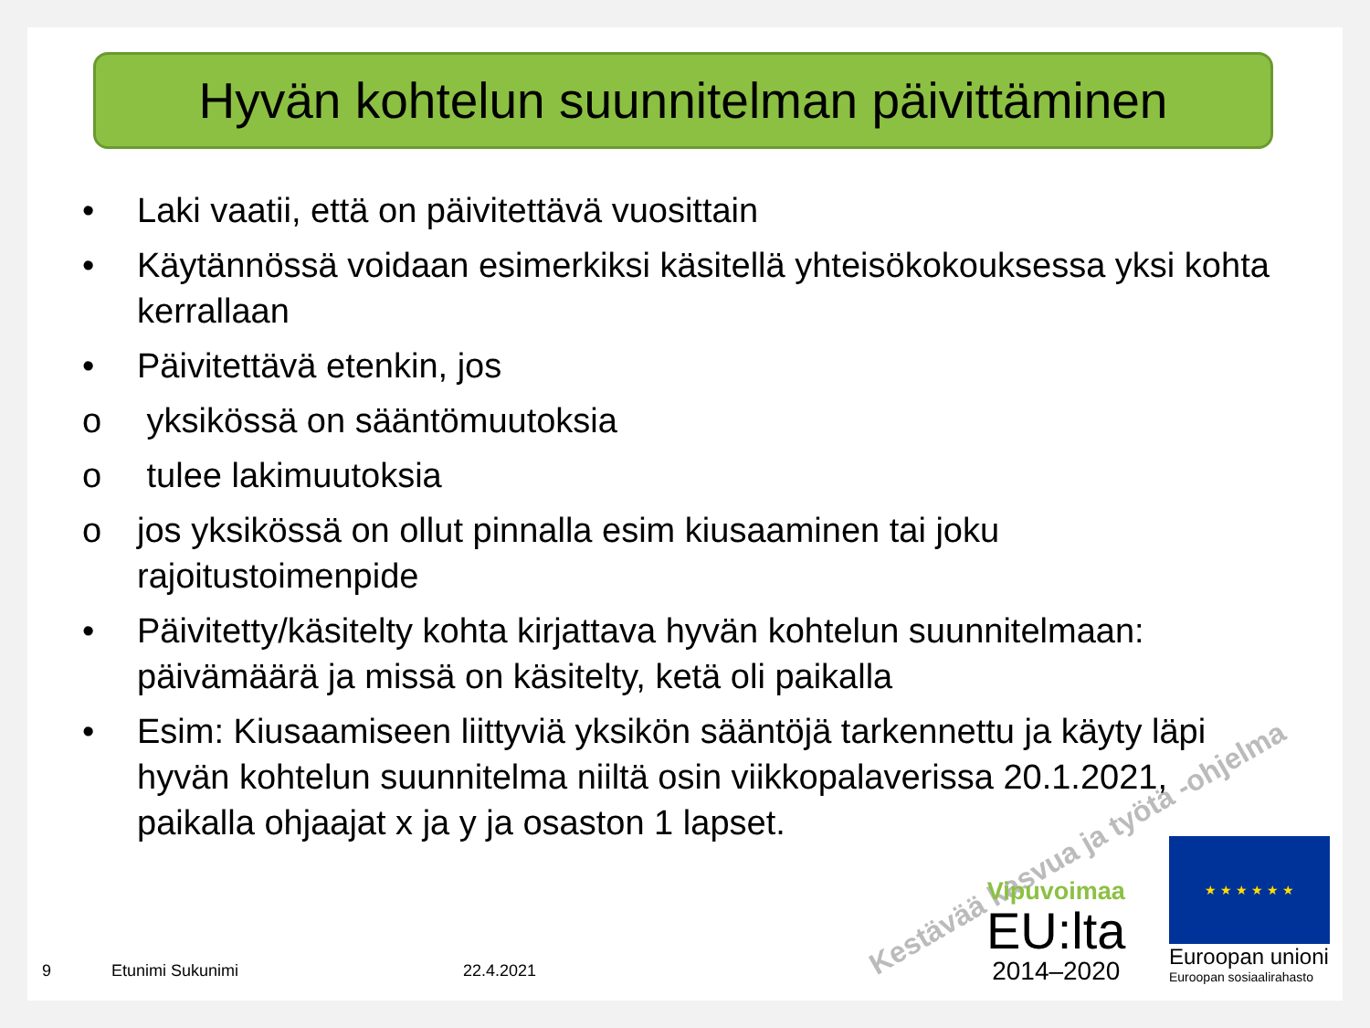Kestävää kasvua ja työtä -ohjelma
Hyvän kohtelun suunnitelman päivittäminen
• Laki vaatii, että on päivitettävä vuosittain
• Käytännössä voidaan esimerkiksi käsitellä yhteisökokouksessa yksi kohta kerrallaan
• Päivitettävä etenkin, jos
o yksikössä on sääntömuutoksia
o tulee lakimuutoksia
o jos yksikössä on ollut pinnalla esim kiusaaminen tai joku rajoitustoimenpide
• Päivitetty/käsitelty kohta kirjattava hyvän kohtelun suunnitelmaan: päivämäärä ja missä on käsitelty, ketä oli paikalla
• Esim: Kiusaamiseen liittyviä yksikön sääntöjä tarkennettu ja käyty läpi hyvän kohtelun suunnitelma niiltä osin viikkopalaverissa 20.1.2021, paikalla ohjaajat x ja y ja osaston 1 lapset.
9 Etunimi Sukunimi 22.4.2021
Vipuvoimaa
EU:lta
2014–2020
★ ★ ★ ★ ★ ★
Euroopan unioni
Euroopan sosiaalirahasto